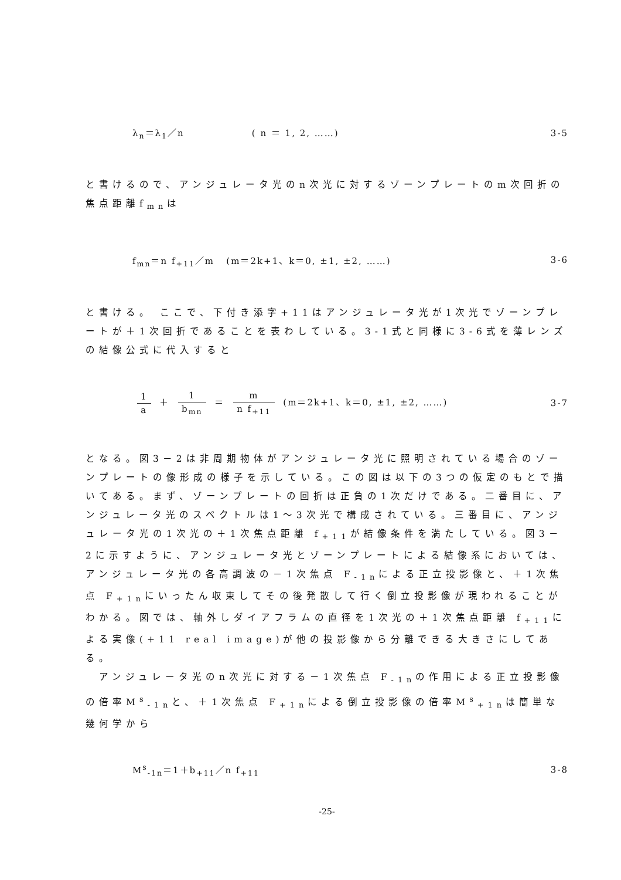λ<sub>n</sub>＝λ<sub>1</sub>／n ( n ＝ 1, 2, ……)
3-5
と書けるので、アンジュレータ光のn次光に対するゾーンプレートのm次回折の焦点距離f<sub>mn</sub>は
f<sub>mn</sub>＝n f<sub>+11</sub>／m (m＝2k+1、k＝0, ±1, ±2, ……)
3-6
と書ける。 ここで、下付き添字+11はアンジュレータ光が1次光でゾーンプレートが＋1次回折であることを表わしている。3-1式と同様に3-6式を薄レンズの結像公式に代入すると
1 a ＋ 1 b<sub>mn</sub> ＝ m n f<sub>+11</sub> (m＝2k+1、k＝0, ±1, ±2, ……)
3-7
となる。図3－2は非周期物体がアンジュレータ光に照明されている場合のゾーンプレートの像形成の様子を示している。この図は以下の3つの仮定のもとで描いてある。まず、ゾーンプレートの回折は正負の1次だけである。二番目に、アンジュレータ光のスペクトルは1～3次光で構成されている。三番目に、アンジュレータ光の1次光の＋1次焦点距離 f<sub>+11</sub>が結像条件を満たしている。図3－2に示すように、アンジュレータ光とゾーンプレートによる結像系においては、アンジュレータ光の各高調波の－1次焦点 F<sub>-1n</sub>による正立投影像と、＋1次焦点 F<sub>+1n</sub>にいったん収束してその後発散して行く倒立投影像が現われることがわかる。図では、軸外しダイアフラムの直径を1次光の＋1次焦点距離 f<sub>+11</sub>による実像(+11 real image)が他の投影像から分離できる大きさにしてある。
　アンジュレータ光のn次光に対する－1次焦点 F<sub>-1n</sub>の作用による正立投影像の倍率M<sup>s</sup><sub>-1n</sub>と、＋1次焦点 F<sub>+1n</sub>による倒立投影像の倍率M<sup>s</sup><sub>+1n</sub>は簡単な幾何学から
M<sup>s</sup><sub>-1n</sub>＝1＋b<sub>+11</sub>／n f<sub>+11</sub> 3-8
-25-